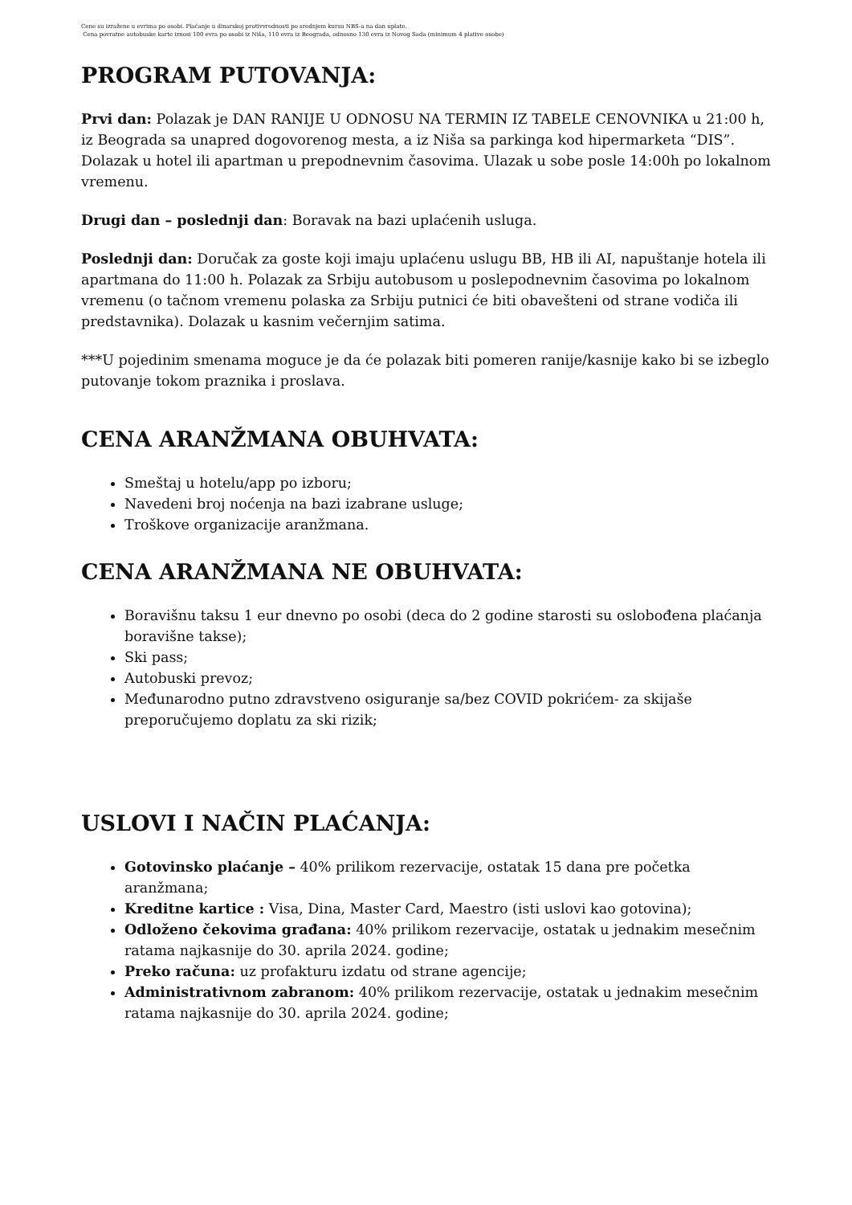Cene su izražene u evrima po osobi. Plaćanje u dinarskoj protivvrednosti po srednjem kursu NBS-a na dan uplate.
Cena povratne autobuske karte iznosi 100 evra po osobi iz Niša, 110 evra iz Beograda, odnosno 130 evra iz Novog Sada (minimum 4 plative osobe)
PROGRAM PUTOVANJA:
Prvi dan: Polazak je DAN RANIJE U ODNOSU NA TERMIN IZ TABELE CENOVNIKA u 21:00 h, iz Beograda sa unapred dogovorenog mesta, a iz Niša sa parkinga kod hipermarketa “DIS”. Dolazak u hotel ili apartman u prepodnevnim časovima. Ulazak u sobe posle 14:00h po lokalnom vremenu.
Drugi dan – poslednji dan: Boravak na bazi uplaćenih usluga.
Poslednji dan: Doručak za goste koji imaju uplaćenu uslugu BB, HB ili AI, napuštanje hotela ili apartmana do 11:00 h. Polazak za Srbiju autobusom u poslepodnevnim časovima po lokalnom vremenu (o tačnom vremenu polaska za Srbiju putnici će biti obavešteni od strane vodiča ili predstavnika). Dolazak u kasnim večernjim satima.
***U pojedinim smenama moguce je da će polazak biti pomeren ranije/kasnije kako bi se izbeglo putovanje tokom praznika i proslava.
CENA ARANŽMANA OBUHVATA:
Smeštaj u hotelu/app po izboru;
Navedeni broj noćenja na bazi izabrane usluge;
Troškove organizacije aranžmana.
CENA ARANŽMANA NE OBUHVATA:
Boravišnu taksu 1 eur dnevno po osobi (deca do 2 godine starosti su oslobođena plaćanja boravišne takse);
Ski pass;
Autobuski prevoz;
Međunarodno putno zdravstveno osiguranje sa/bez COVID pokrićem- za skijaše preporučujemo doplatu za ski rizik;
USLOVI I NAČIN PLAĆANJA:
Gotovinsko plaćanje – 40% prilikom rezervacije, ostatak 15 dana pre početka aranžmana;
Kreditne kartice : Visa, Dina, Master Card, Maestro (isti uslovi kao gotovina);
Odloženo čekovima građana: 40% prilikom rezervacije, ostatak u jednakim mesečnim ratama najkasnije do 30. aprila 2024. godine;
Preko računa: uz profakturu izdatu od strane agencije;
Administrativnom zabranom: 40% prilikom rezervacije, ostatak u jednakim mesečnim ratama najkasnije do 30. aprila 2024. godine;